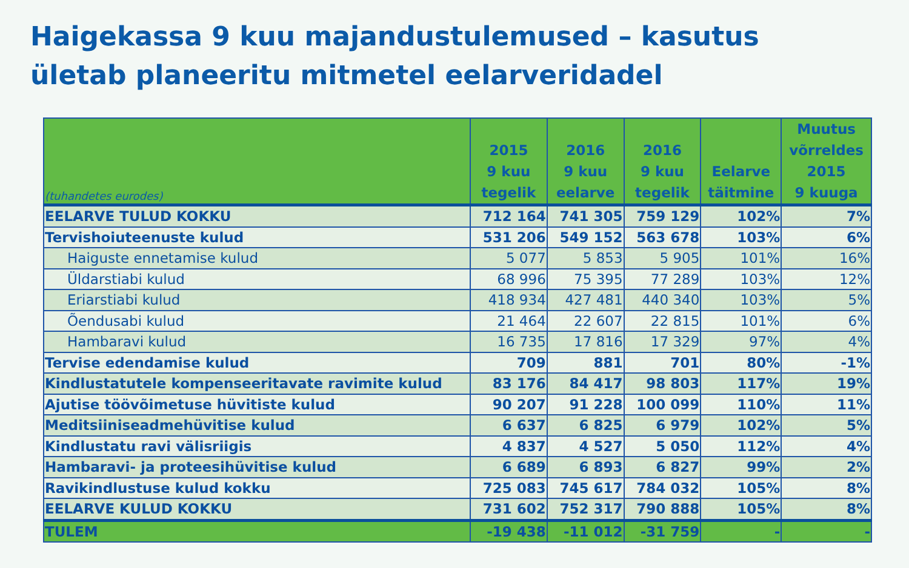Haigekassa 9 kuu majandustulemused – kasutus
ületab planeeritu mitmetel eelarveridadel
| (tuhandetes eurodes) | 2015 9 kuu tegelik | 2016 9 kuu eelarve | 2016 9 kuu tegelik | Eelarve täitmine | Muutus võrreldes 2015 9 kuuga |
| --- | --- | --- | --- | --- | --- |
| EELARVE TULUD KOKKU | 712 164 | 741 305 | 759 129 | 102% | 7% |
| Tervishoiuteenuste kulud | 531 206 | 549 152 | 563 678 | 103% | 6% |
| Haiguste ennetamise kulud | 5 077 | 5 853 | 5 905 | 101% | 16% |
| Üldarstiabi kulud | 68 996 | 75 395 | 77 289 | 103% | 12% |
| Eriarstiabi kulud | 418 934 | 427 481 | 440 340 | 103% | 5% |
| Õendusabi kulud | 21 464 | 22 607 | 22 815 | 101% | 6% |
| Hambaravi kulud | 16 735 | 17 816 | 17 329 | 97% | 4% |
| Tervise edendamise kulud | 709 | 881 | 701 | 80% | -1% |
| Kindlustatutele kompenseeritavate ravimite kulud | 83 176 | 84 417 | 98 803 | 117% | 19% |
| Ajutise töövõimetuse hüvitiste kulud | 90 207 | 91 228 | 100 099 | 110% | 11% |
| Meditsiiniseadmehüvitise kulud | 6 637 | 6 825 | 6 979 | 102% | 5% |
| Kindlustatu ravi välisriigis | 4 837 | 4 527 | 5 050 | 112% | 4% |
| Hambaravi- ja proteesihüvitise kulud | 6 689 | 6 893 | 6 827 | 99% | 2% |
| Ravikindlustuse kulud kokku | 725 083 | 745 617 | 784 032 | 105% | 8% |
| EELARVE KULUD KOKKU | 731 602 | 752 317 | 790 888 | 105% | 8% |
| TULEM | -19 438 | -11 012 | -31 759 | - | - |